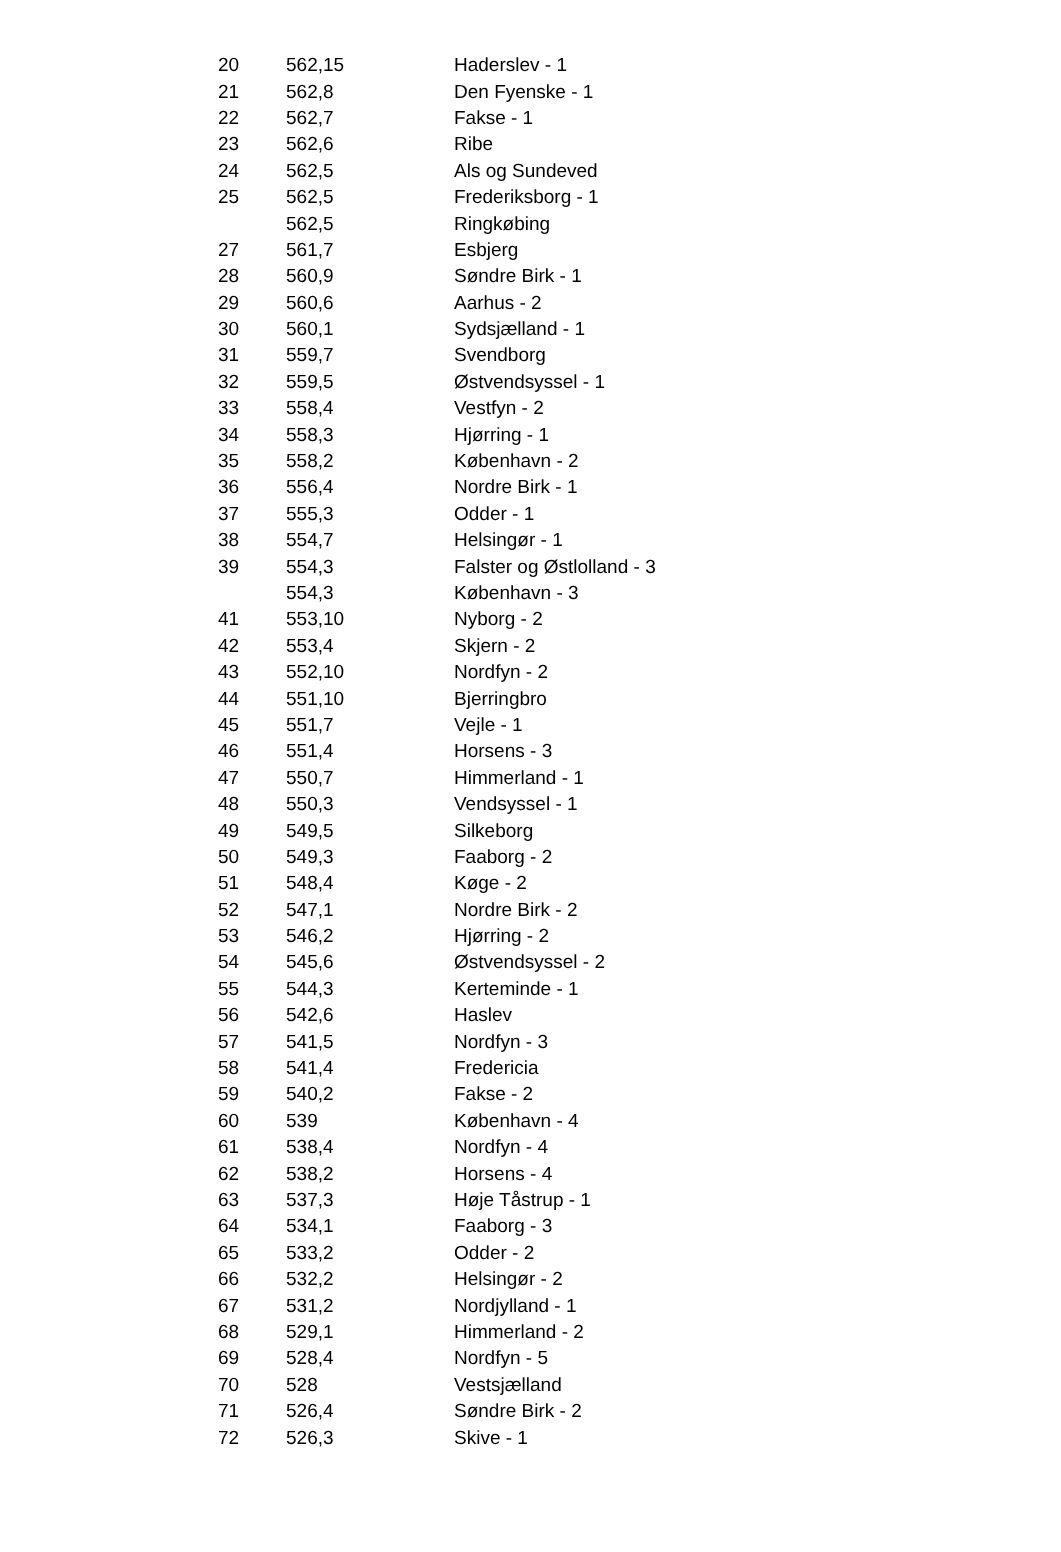| 20 | 562,15 | Haderslev - 1 |
| 21 | 562,8 | Den Fyenske - 1 |
| 22 | 562,7 | Fakse - 1 |
| 23 | 562,6 | Ribe |
| 24 | 562,5 | Als og Sundeved |
| 25 | 562,5 | Frederiksborg - 1 |
| | 562,5 | Ringkøbing |
| 27 | 561,7 | Esbjerg |
| 28 | 560,9 | Søndre Birk - 1 |
| 29 | 560,6 | Aarhus - 2 |
| 30 | 560,1 | Sydsjælland - 1 |
| 31 | 559,7 | Svendborg |
| 32 | 559,5 | Østvendsyssel - 1 |
| 33 | 558,4 | Vestfyn - 2 |
| 34 | 558,3 | Hjørring - 1 |
| 35 | 558,2 | København - 2 |
| 36 | 556,4 | Nordre Birk - 1 |
| 37 | 555,3 | Odder - 1 |
| 38 | 554,7 | Helsingør - 1 |
| 39 | 554,3 | Falster og Østlolland - 3 |
| | 554,3 | København - 3 |
| 41 | 553,10 | Nyborg - 2 |
| 42 | 553,4 | Skjern - 2 |
| 43 | 552,10 | Nordfyn - 2 |
| 44 | 551,10 | Bjerringbro |
| 45 | 551,7 | Vejle - 1 |
| 46 | 551,4 | Horsens - 3 |
| 47 | 550,7 | Himmerland - 1 |
| 48 | 550,3 | Vendsyssel - 1 |
| 49 | 549,5 | Silkeborg |
| 50 | 549,3 | Faaborg - 2 |
| 51 | 548,4 | Køge - 2 |
| 52 | 547,1 | Nordre Birk - 2 |
| 53 | 546,2 | Hjørring - 2 |
| 54 | 545,6 | Østvendsyssel - 2 |
| 55 | 544,3 | Kerteminde - 1 |
| 56 | 542,6 | Haslev |
| 57 | 541,5 | Nordfyn - 3 |
| 58 | 541,4 | Fredericia |
| 59 | 540,2 | Fakse - 2 |
| 60 | 539 | København - 4 |
| 61 | 538,4 | Nordfyn - 4 |
| 62 | 538,2 | Horsens - 4 |
| 63 | 537,3 | Høje Tåstrup - 1 |
| 64 | 534,1 | Faaborg - 3 |
| 65 | 533,2 | Odder - 2 |
| 66 | 532,2 | Helsingør - 2 |
| 67 | 531,2 | Nordjylland - 1 |
| 68 | 529,1 | Himmerland - 2 |
| 69 | 528,4 | Nordfyn - 5 |
| 70 | 528 | Vestsjælland |
| 71 | 526,4 | Søndre Birk - 2 |
| 72 | 526,3 | Skive - 1 |